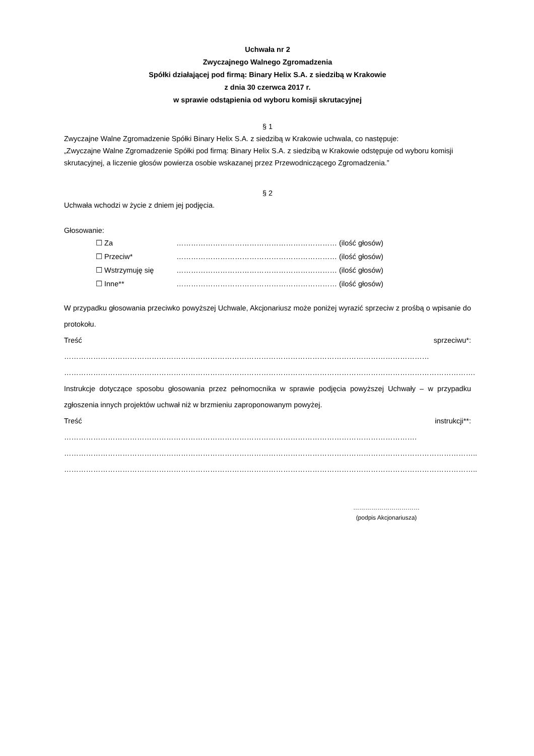Uchwała nr 2
Zwyczajnego Walnego Zgromadzenia
Spółki działającej pod firmą: Binary Helix S.A. z siedzibą w Krakowie
z dnia 30 czerwca 2017 r.
w sprawie odstąpienia od wyboru komisji skrutacyjnej
§ 1
Zwyczajne Walne Zgromadzenie Spółki Binary Helix S.A. z siedzibą w Krakowie uchwala, co następuje:
„Zwyczajne Walne Zgromadzenie Spółki pod firmą: Binary Helix S.A. z siedzibą w Krakowie odstępuje od wyboru komisji skrutacyjnej, a liczenie głosów powierza osobie wskazanej przez Przewodniczącego Zgromadzenia.”
§ 2
Uchwała wchodzi w życie z dniem jej podjęcia.
Głosowanie:
☐ Za ………………………………………………………… (ilość głosów)
☐ Przeciw* ………………………………………………………… (ilość głosów)
☐ Wstrzymuję się ………………………………………………………… (ilość głosów)
☐ Inne** ………………………………………………………… (ilość głosów)
W przypadku głosowania przeciwko powyższej Uchwale, Akcjonariusz może poniżej wyrazić sprzeciw z prośbą o wpisanie do protokołu.
Treść sprzeciwu*: ……………………………………………………………………………………………………………………………………
…………………………………………………………………………………………………………………………………………………….
Instrukcje dotyczące sposobu głosowania przez pełnomocnika w sprawie podjęcia powyższej Uchwały – w przypadku zgłoszenia innych projektów uchwał niż w brzmieniu zaproponowanym powyżej.
Treść instrukcji**: ……………………………………………………………………………………………………………………………….
……………………………………………………………………………………………………………………………………………………..
……………………………………………………………………………………………………………………………………………………..
……………………………
(podpis Akcjonariusza)